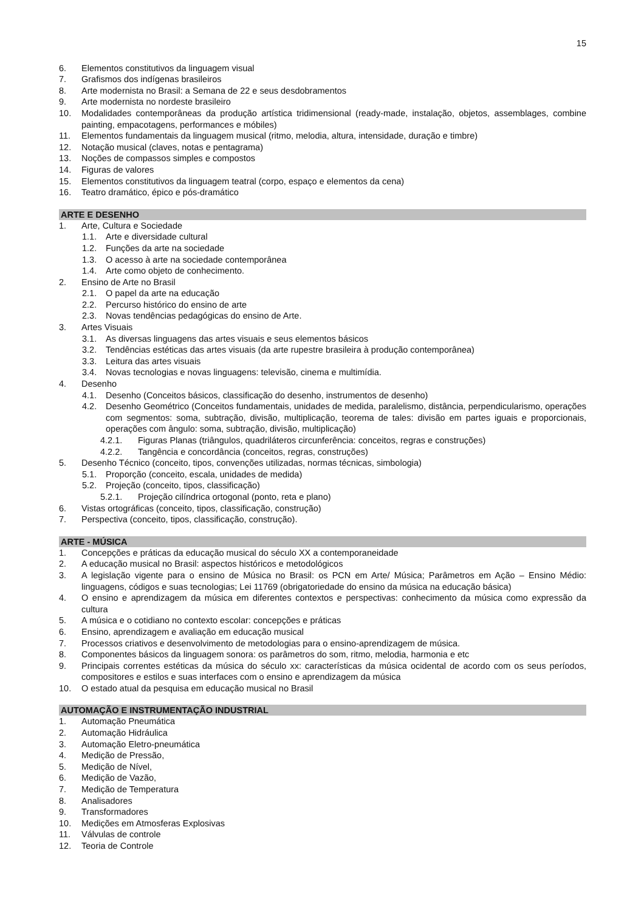15
6. Elementos constitutivos da linguagem visual
7. Grafismos dos indígenas brasileiros
8. Arte modernista no Brasil: a Semana de 22 e seus desdobramentos
9. Arte modernista no nordeste brasileiro
10. Modalidades contemporâneas da produção artística tridimensional (ready-made, instalação, objetos, assemblages, combine painting, empacotagens, performances e móbiles)
11. Elementos fundamentais da linguagem musical (ritmo, melodia, altura, intensidade, duração e timbre)
12. Notação musical (claves, notas e pentagrama)
13. Noções de compassos simples e compostos
14. Figuras de valores
15. Elementos constitutivos da linguagem teatral (corpo, espaço e elementos da cena)
16. Teatro dramático, épico e pós-dramático
ARTE E DESENHO
1. Arte, Cultura e Sociedade
1.1. Arte e diversidade cultural
1.2. Funções da arte na sociedade
1.3. O acesso à arte na sociedade contemporânea
1.4. Arte como objeto de conhecimento.
2. Ensino de Arte no Brasil
2.1. O papel da arte na educação
2.2. Percurso histórico do ensino de arte
2.3. Novas tendências pedagógicas do ensino de Arte.
3. Artes Visuais
3.1. As diversas linguagens das artes visuais e seus elementos básicos
3.2. Tendências estéticas das artes visuais (da arte rupestre brasileira à produção contemporânea)
3.3. Leitura das artes visuais
3.4. Novas tecnologias e novas linguagens: televisão, cinema e multimídia.
4. Desenho
4.1. Desenho (Conceitos básicos, classificação do desenho, instrumentos de desenho)
4.2. Desenho Geométrico (Conceitos fundamentais, unidades de medida, paralelismo, distância, perpendicularismo, operações com segmentos: soma, subtração, divisão, multiplicação, teorema de tales: divisão em partes iguais e proporcionais, operações com ângulo: soma, subtração, divisão, multiplicação)
4.2.1. Figuras Planas (triângulos, quadriláteros circunferência: conceitos, regras e construções)
4.2.2. Tangência e concordância (conceitos, regras, construções)
5. Desenho Técnico (conceito, tipos, convenções utilizadas, normas técnicas, simbologia)
5.1. Proporção (conceito, escala, unidades de medida)
5.2. Projeção (conceito, tipos, classificação)
5.2.1. Projeção cilíndrica ortogonal (ponto, reta e plano)
6. Vistas ortográficas (conceito, tipos, classificação, construção)
7. Perspectiva (conceito, tipos, classificação, construção).
ARTE - MÚSICA
1. Concepções e práticas da educação musical do século XX a contemporaneidade
2. A educação musical no Brasil: aspectos históricos e metodológicos
3. A legislação vigente para o ensino de Música no Brasil: os PCN em Arte/ Música; Parâmetros em Ação – Ensino Médio: linguagens, códigos e suas tecnologias; Lei 11769 (obrigatoriedade do ensino da música na educação básica)
4. O ensino e aprendizagem da música em diferentes contextos e perspectivas: conhecimento da música como expressão da cultura
5. A música e o cotidiano no contexto escolar: concepções e práticas
6. Ensino, aprendizagem e avaliação em educação musical
7. Processos criativos e desenvolvimento de metodologias para o ensino-aprendizagem de música.
8. Componentes básicos da linguagem sonora: os parâmetros do som, ritmo, melodia, harmonia e etc
9. Principais correntes estéticas da música do século xx: características da música ocidental de acordo com os seus períodos, compositores e estilos e suas interfaces com o ensino e aprendizagem da música
10. O estado atual da pesquisa em educação musical no Brasil
AUTOMAÇÃO E INSTRUMENTAÇÃO INDUSTRIAL
1. Automação Pneumática
2. Automação Hidráulica
3. Automação Eletro-pneumática
4. Medição de Pressão,
5. Medição de Nível,
6. Medição de Vazão,
7. Medição de Temperatura
8. Analisadores
9. Transformadores
10. Medições em Atmosferas Explosivas
11. Válvulas de controle
12. Teoria de Controle